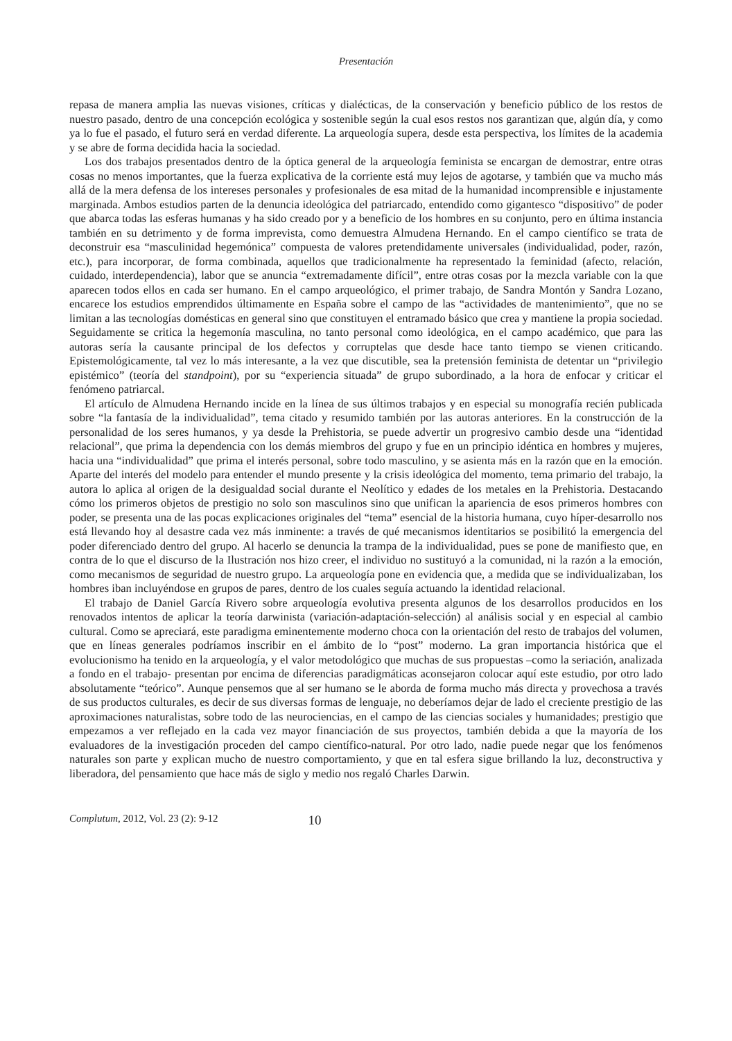Presentación
repasa de manera amplia las nuevas visiones, críticas y dialécticas, de la conservación y beneficio público de los restos de nuestro pasado, dentro de una concepción ecológica y sostenible según la cual esos restos nos garantizan que, algún día, y como ya lo fue el pasado, el futuro será en verdad diferente. La arqueología supera, desde esta perspectiva, los límites de la academia y se abre de forma decidida hacia la sociedad.
Los dos trabajos presentados dentro de la óptica general de la arqueología feminista se encargan de demostrar, entre otras cosas no menos importantes, que la fuerza explicativa de la corriente está muy lejos de agotarse, y también que va mucho más allá de la mera defensa de los intereses personales y profesionales de esa mitad de la humanidad incomprensible e injustamente marginada. Ambos estudios parten de la denuncia ideológica del patriarcado, entendido como gigantesco “dispositivo” de poder que abarca todas las esferas humanas y ha sido creado por y a beneficio de los hombres en su conjunto, pero en última instancia también en su detrimento y de forma imprevista, como demuestra Almudena Hernando. En el campo científico se trata de deconstruir esa “masculinidad hegemónica” compuesta de valores pretendidamente universales (individualidad, poder, razón, etc.), para incorporar, de forma combinada, aquellos que tradicionalmente ha representado la feminidad (afecto, relación, cuidado, interdependencia), labor que se anuncia “extremadamente difícil”, entre otras cosas por la mezcla variable con la que aparecen todos ellos en cada ser humano. En el campo arqueológico, el primer trabajo, de Sandra Montón y Sandra Lozano, encarece los estudios emprendidos últimamente en España sobre el campo de las “actividades de mantenimiento”, que no se limitan a las tecnologías domésticas en general sino que constituyen el entramado básico que crea y mantiene la propia sociedad. Seguidamente se critica la hegemonía masculina, no tanto personal como ideológica, en el campo académico, que para las autoras sería la causante principal de los defectos y corruptelas que desde hace tanto tiempo se vienen criticando. Epistemológicamente, tal vez lo más interesante, a la vez que discutible, sea la pretensión feminista de detentar un “privilegio epistémico” (teoría del standpoint), por su “experiencia situada” de grupo subordinado, a la hora de enfocar y criticar el fenómeno patriarcal.
El artículo de Almudena Hernando incide en la línea de sus últimos trabajos y en especial su monografía recién publicada sobre “la fantasía de la individualidad”, tema citado y resumido también por las autoras anteriores. En la construcción de la personalidad de los seres humanos, y ya desde la Prehistoria, se puede advertir un progresivo cambio desde una “identidad relacional”, que prima la dependencia con los demás miembros del grupo y fue en un principio idéntica en hombres y mujeres, hacia una “individualidad” que prima el interés personal, sobre todo masculino, y se asienta más en la razón que en la emoción. Aparte del interés del modelo para entender el mundo presente y la crisis ideológica del momento, tema primario del trabajo, la autora lo aplica al origen de la desigualdad social durante el Neolítico y edades de los metales en la Prehistoria. Destacando cómo los primeros objetos de prestigio no solo son masculinos sino que unifican la apariencia de esos primeros hombres con poder, se presenta una de las pocas explicaciones originales del “tema” esencial de la historia humana, cuyo híper-desarrollo nos está llevando hoy al desastre cada vez más inminente: a través de qué mecanismos identitarios se posibilitó la emergencia del poder diferenciado dentro del grupo. Al hacerlo se denuncia la trampa de la individualidad, pues se pone de manifiesto que, en contra de lo que el discurso de la Ilustración nos hizo creer, el individuo no sustituyó a la comunidad, ni la razón a la emoción, como mecanismos de seguridad de nuestro grupo. La arqueología pone en evidencia que, a medida que se individualizaban, los hombres iban incluyéndose en grupos de pares, dentro de los cuales seguía actuando la identidad relacional.
El trabajo de Daniel García Rivero sobre arqueología evolutiva presenta algunos de los desarrollos producidos en los renovados intentos de aplicar la teoría darwinista (variación-adaptación-selección) al análisis social y en especial al cambio cultural. Como se apreciará, este paradigma eminentemente moderno choca con la orientación del resto de trabajos del volumen, que en líneas generales podríamos inscribir en el ámbito de lo “post” moderno. La gran importancia histórica que el evolucionismo ha tenido en la arqueología, y el valor metodológico que muchas de sus propuestas –como la seriación, analizada a fondo en el trabajo- presentan por encima de diferencias paradigmáticas aconsejaron colocar aquí este estudio, por otro lado absolutamente “teórico”. Aunque pensemos que al ser humano se le aborda de forma mucho más directa y provechosa a través de sus productos culturales, es decir de sus diversas formas de lenguaje, no deberíamos dejar de lado el creciente prestigio de las aproximaciones naturalistas, sobre todo de las neurociencias, en el campo de las ciencias sociales y humanidades; prestigio que empezamos a ver reflejado en la cada vez mayor financiación de sus proyectos, también debida a que la mayoría de los evaluadores de la investigación proceden del campo científico-natural. Por otro lado, nadie puede negar que los fenómenos naturales son parte y explican mucho de nuestro comportamiento, y que en tal esfera sigue brillando la luz, deconstructiva y liberadora, del pensamiento que hace más de siglo y medio nos regaló Charles Darwin.
Complutum, 2012, Vol. 23 (2): 9-12 10